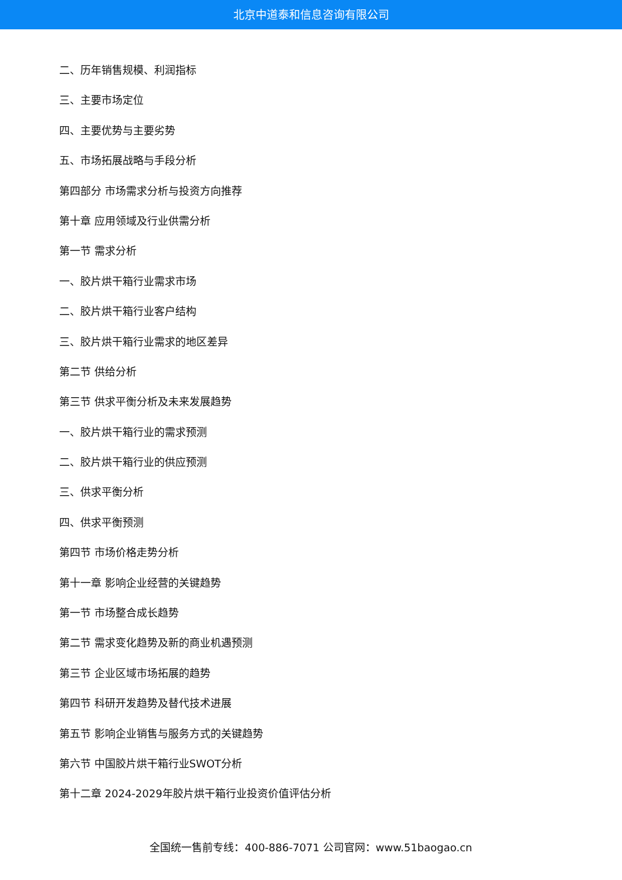北京中道泰和信息咨询有限公司
二、历年销售规模、利润指标
三、主要市场定位
四、主要优势与主要劣势
五、市场拓展战略与手段分析
第四部分 市场需求分析与投资方向推荐
第十章 应用领域及行业供需分析
第一节 需求分析
一、胶片烘干箱行业需求市场
二、胶片烘干箱行业客户结构
三、胶片烘干箱行业需求的地区差异
第二节 供给分析
第三节 供求平衡分析及未来发展趋势
一、胶片烘干箱行业的需求预测
二、胶片烘干箱行业的供应预测
三、供求平衡分析
四、供求平衡预测
第四节 市场价格走势分析
第十一章 影响企业经营的关键趋势
第一节 市场整合成长趋势
第二节 需求变化趋势及新的商业机遇预测
第三节 企业区域市场拓展的趋势
第四节 科研开发趋势及替代技术进展
第五节 影响企业销售与服务方式的关键趋势
第六节 中国胶片烘干箱行业SWOT分析
第十二章 2024-2029年胶片烘干箱行业投资价值评估分析
全国统一售前专线：400-886-7071 公司官网：www.51baogao.cn